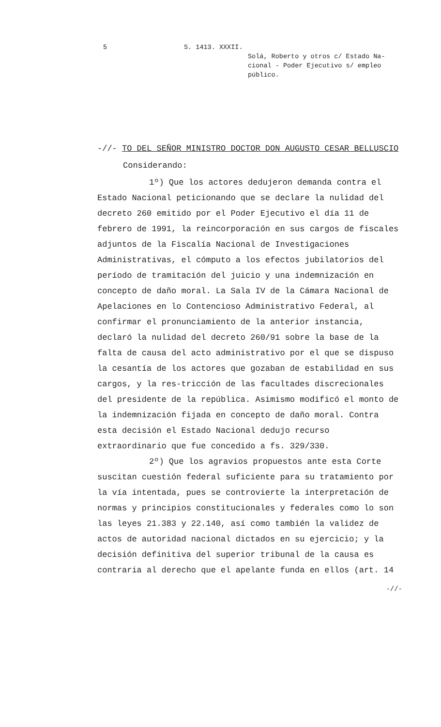5 S. 1413. XXXII.
Solá, Roberto y otros c/ Estado Na-cional - Poder Ejecutivo s/ empleo público.
-//- TO DEL SEÑOR MINISTRO DOCTOR DON AUGUSTO CESAR BELLUSCIO
Considerando:
1º) Que los actores dedujeron demanda contra el Estado Nacional peticionando que se declare la nulidad del decreto 260 emitido por el Poder Ejecutivo el día 11 de febrero de 1991, la reincorporación en sus cargos de fiscales adjuntos de la Fiscalía Nacional de Investigaciones Administrativas, el cómputo a los efectos jubilatorios del período de tramitación del juicio y una indemnización en concepto de daño moral. La Sala IV de la Cámara Nacional de Apelaciones en lo Contencioso Administrativo Federal, al confirmar el pronunciamiento de la anterior instancia, declaró la nulidad del decreto 260/91 sobre la base de la falta de causa del acto administrativo por el que se dispuso la cesantía de los actores que gozaban de estabilidad en sus cargos, y la res-tricción de las facultades discrecionales del presidente de la república. Asimismo modificó el monto de la indemnización fijada en concepto de daño moral. Contra esta decisión el Estado Nacional dedujo recurso extraordinario que fue concedido a fs. 329/330.
2º) Que los agravios propuestos ante esta Corte suscitan cuestión federal suficiente para su tratamiento por la vía intentada, pues se controvierte la interpretación de normas y principios constitucionales y federales como lo son las leyes 21.383 y 22.140, así como también la validez de actos de autoridad nacional dictados en su ejercicio; y la decisión definitiva del superior tribunal de la causa es contraria al derecho que el apelante funda en ellos (art. 14
-//-